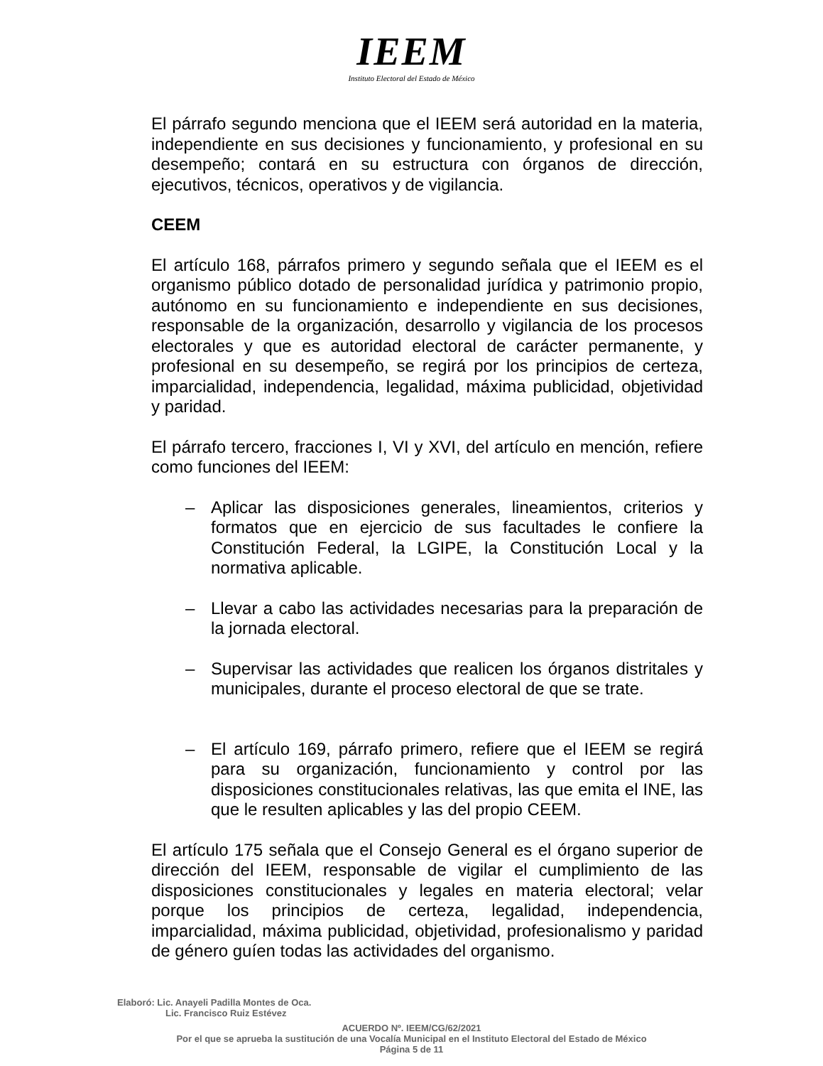IEEM
Instituto Electoral del Estado de México
El párrafo segundo menciona que el IEEM será autoridad en la materia, independiente en sus decisiones y funcionamiento, y profesional en su desempeño; contará en su estructura con órganos de dirección, ejecutivos, técnicos, operativos y de vigilancia.
CEEM
El artículo 168, párrafos primero y segundo señala que el IEEM es el organismo público dotado de personalidad jurídica y patrimonio propio, autónomo en su funcionamiento e independiente en sus decisiones, responsable de la organización, desarrollo y vigilancia de los procesos electorales y que es autoridad electoral de carácter permanente, y profesional en su desempeño, se regirá por los principios de certeza, imparcialidad, independencia, legalidad, máxima publicidad, objetividad y paridad.
El párrafo tercero, fracciones I, VI y XVI, del artículo en mención, refiere como funciones del IEEM:
– Aplicar las disposiciones generales, lineamientos, criterios y formatos que en ejercicio de sus facultades le confiere la Constitución Federal, la LGIPE, la Constitución Local y la normativa aplicable.
– Llevar a cabo las actividades necesarias para la preparación de la jornada electoral.
– Supervisar las actividades que realicen los órganos distritales y municipales, durante el proceso electoral de que se trate.
– El artículo 169, párrafo primero, refiere que el IEEM se regirá para su organización, funcionamiento y control por las disposiciones constitucionales relativas, las que emita el INE, las que le resulten aplicables y las del propio CEEM.
El artículo 175 señala que el Consejo General es el órgano superior de dirección del IEEM, responsable de vigilar el cumplimiento de las disposiciones constitucionales y legales en materia electoral; velar porque los principios de certeza, legalidad, independencia, imparcialidad, máxima publicidad, objetividad, profesionalismo y paridad de género guíen todas las actividades del organismo.
Elaboró: Lic. Anayeli Padilla Montes de Oca.
Lic. Francisco Ruiz Estévez
ACUERDO Nº. IEEM/CG/62/2021
Por el que se aprueba la sustitución de una Vocalía Municipal en el Instituto Electoral del Estado de México
Página 5 de 11